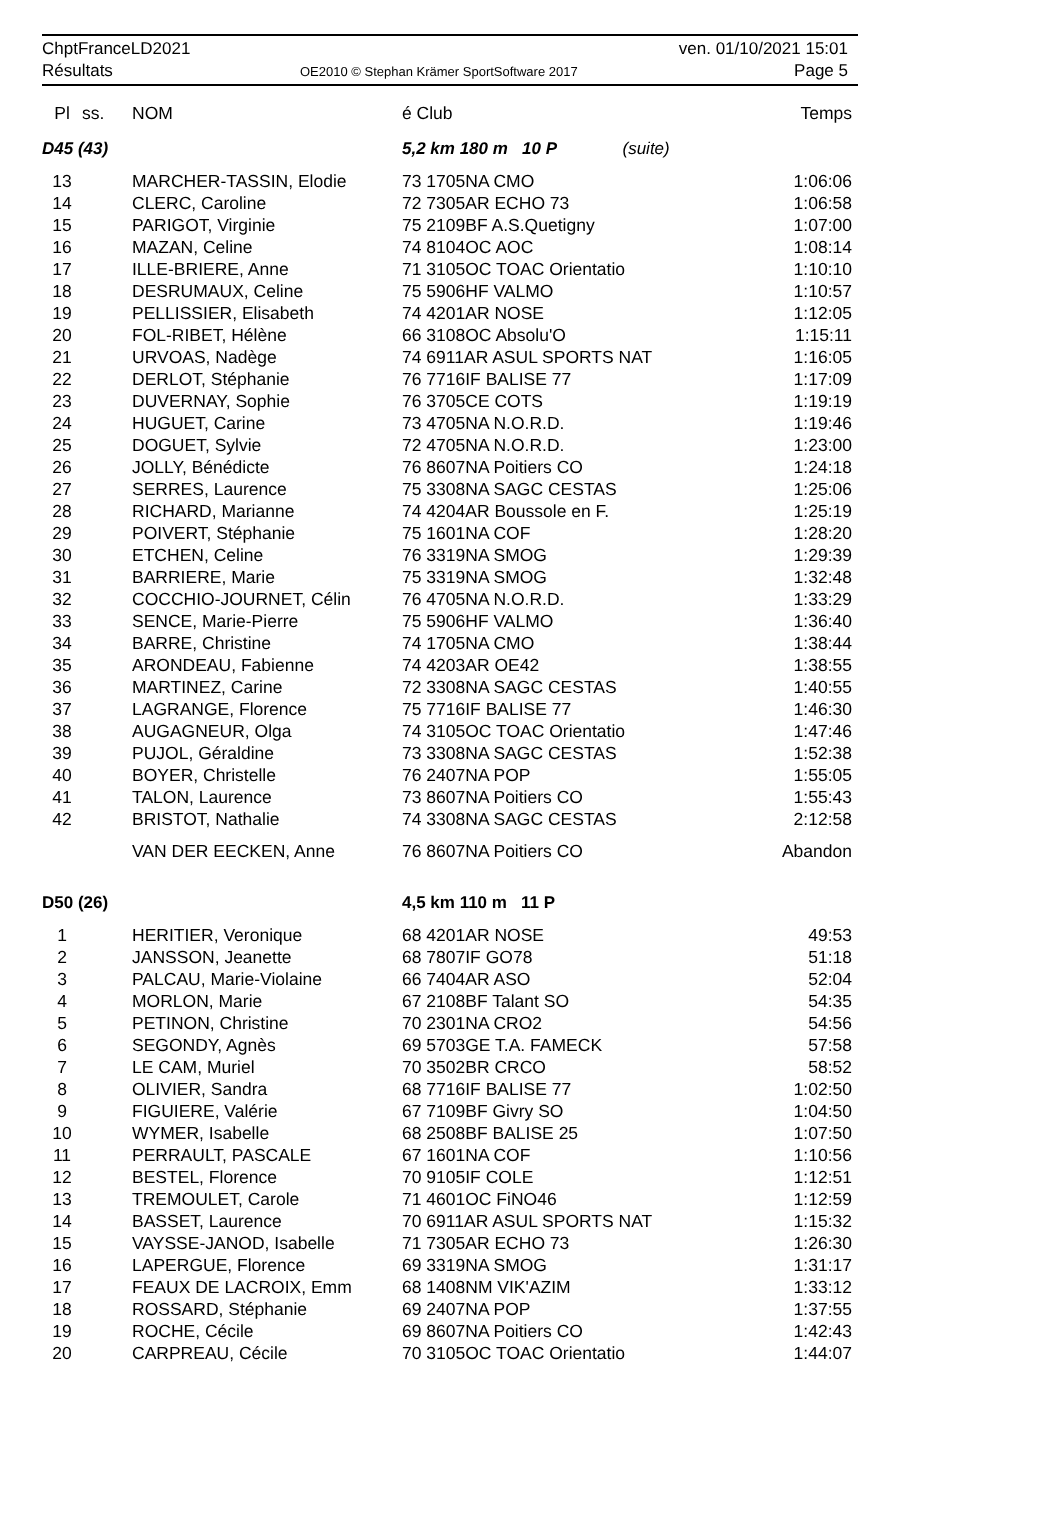ChptFranceLD2021
Résultats
OE2010 © Stephan Krämer SportSoftware 2017
ven. 01/10/2021 15:01
Page 5
| Pl | ss. | NOM | é Club | Temps |
| --- | --- | --- | --- | --- |
| D45 (43) | | | 5,2 km 180 m 10 P (suite) | |
| 13 | | MARCHER-TASSIN, Elodie | 73 1705NA CMO | 1:06:06 |
| 14 | | CLERC, Caroline | 72 7305AR ECHO 73 | 1:06:58 |
| 15 | | PARIGOT, Virginie | 75 2109BF A.S.Quetigny | 1:07:00 |
| 16 | | MAZAN, Celine | 74 8104OC AOC | 1:08:14 |
| 17 | | ILLE-BRIERE, Anne | 71 3105OC TOAC Orientatio | 1:10:10 |
| 18 | | DESRUMAUX, Celine | 75 5906HF VALMO | 1:10:57 |
| 19 | | PELLISSIER, Elisabeth | 74 4201AR NOSE | 1:12:05 |
| 20 | | FOL-RIBET, Hélène | 66 3108OC Absolu'O | 1:15:11 |
| 21 | | URVOAS, Nadège | 74 6911AR ASUL SPORTS NAT | 1:16:05 |
| 22 | | DERLOT, Stéphanie | 76 7716IF BALISE 77 | 1:17:09 |
| 23 | | DUVERNAY, Sophie | 76 3705CE COTS | 1:19:19 |
| 24 | | HUGUET, Carine | 73 4705NA N.O.R.D. | 1:19:46 |
| 25 | | DOGUET, Sylvie | 72 4705NA N.O.R.D. | 1:23:00 |
| 26 | | JOLLY, Bénédicte | 76 8607NA Poitiers CO | 1:24:18 |
| 27 | | SERRES, Laurence | 75 3308NA SAGC CESTAS | 1:25:06 |
| 28 | | RICHARD, Marianne | 74 4204AR Boussole en F. | 1:25:19 |
| 29 | | POIVERT, Stéphanie | 75 1601NA COF | 1:28:20 |
| 30 | | ETCHEN, Celine | 76 3319NA SMOG | 1:29:39 |
| 31 | | BARRIERE, Marie | 75 3319NA SMOG | 1:32:48 |
| 32 | | COCCHIO-JOURNET, Célin | 76 4705NA N.O.R.D. | 1:33:29 |
| 33 | | SENCE, Marie-Pierre | 75 5906HF VALMO | 1:36:40 |
| 34 | | BARRE, Christine | 74 1705NA CMO | 1:38:44 |
| 35 | | ARONDEAU, Fabienne | 74 4203AR OE42 | 1:38:55 |
| 36 | | MARTINEZ, Carine | 72 3308NA SAGC CESTAS | 1:40:55 |
| 37 | | LAGRANGE, Florence | 75 7716IF BALISE 77 | 1:46:30 |
| 38 | | AUGAGNEUR, Olga | 74 3105OC TOAC Orientatio | 1:47:46 |
| 39 | | PUJOL, Géraldine | 73 3308NA SAGC CESTAS | 1:52:38 |
| 40 | | BOYER, Christelle | 76 2407NA POP | 1:55:05 |
| 41 | | TALON, Laurence | 73 8607NA Poitiers CO | 1:55:43 |
| 42 | | BRISTOT, Nathalie | 74 3308NA SAGC CESTAS | 2:12:58 |
| | | VAN DER EECKEN, Anne | 76 8607NA Poitiers CO | Abandon |
| D50 (26) | | | 4,5 km 110 m 11 P | |
| 1 | | HERITIER, Veronique | 68 4201AR NOSE | 49:53 |
| 2 | | JANSSON, Jeanette | 68 7807IF GO78 | 51:18 |
| 3 | | PALCAU, Marie-Violaine | 66 7404AR ASO | 52:04 |
| 4 | | MORLON, Marie | 67 2108BF Talant SO | 54:35 |
| 5 | | PETINON, Christine | 70 2301NA CRO2 | 54:56 |
| 6 | | SEGONDY, Agnès | 69 5703GE T.A. FAMECK | 57:58 |
| 7 | | LE CAM, Muriel | 70 3502BR CRCO | 58:52 |
| 8 | | OLIVIER, Sandra | 68 7716IF BALISE 77 | 1:02:50 |
| 9 | | FIGUIERE, Valérie | 67 7109BF Givry SO | 1:04:50 |
| 10 | | WYMER, Isabelle | 68 2508BF BALISE 25 | 1:07:50 |
| 11 | | PERRAULT, PASCALE | 67 1601NA COF | 1:10:56 |
| 12 | | BESTEL, Florence | 70 9105IF COLE | 1:12:51 |
| 13 | | TREMOULET, Carole | 71 4601OC FiNO46 | 1:12:59 |
| 14 | | BASSET, Laurence | 70 6911AR ASUL SPORTS NAT | 1:15:32 |
| 15 | | VAYSSE-JANOD, Isabelle | 71 7305AR ECHO 73 | 1:26:30 |
| 16 | | LAPERGUE, Florence | 69 3319NA SMOG | 1:31:17 |
| 17 | | FEAUX DE LACROIX, Emm | 68 1408NM VIK'AZIM | 1:33:12 |
| 18 | | ROSSARD, Stéphanie | 69 2407NA POP | 1:37:55 |
| 19 | | ROCHE, Cécile | 69 8607NA Poitiers CO | 1:42:43 |
| 20 | | CARPREAU, Cécile | 70 3105OC TOAC Orientatio | 1:44:07 |